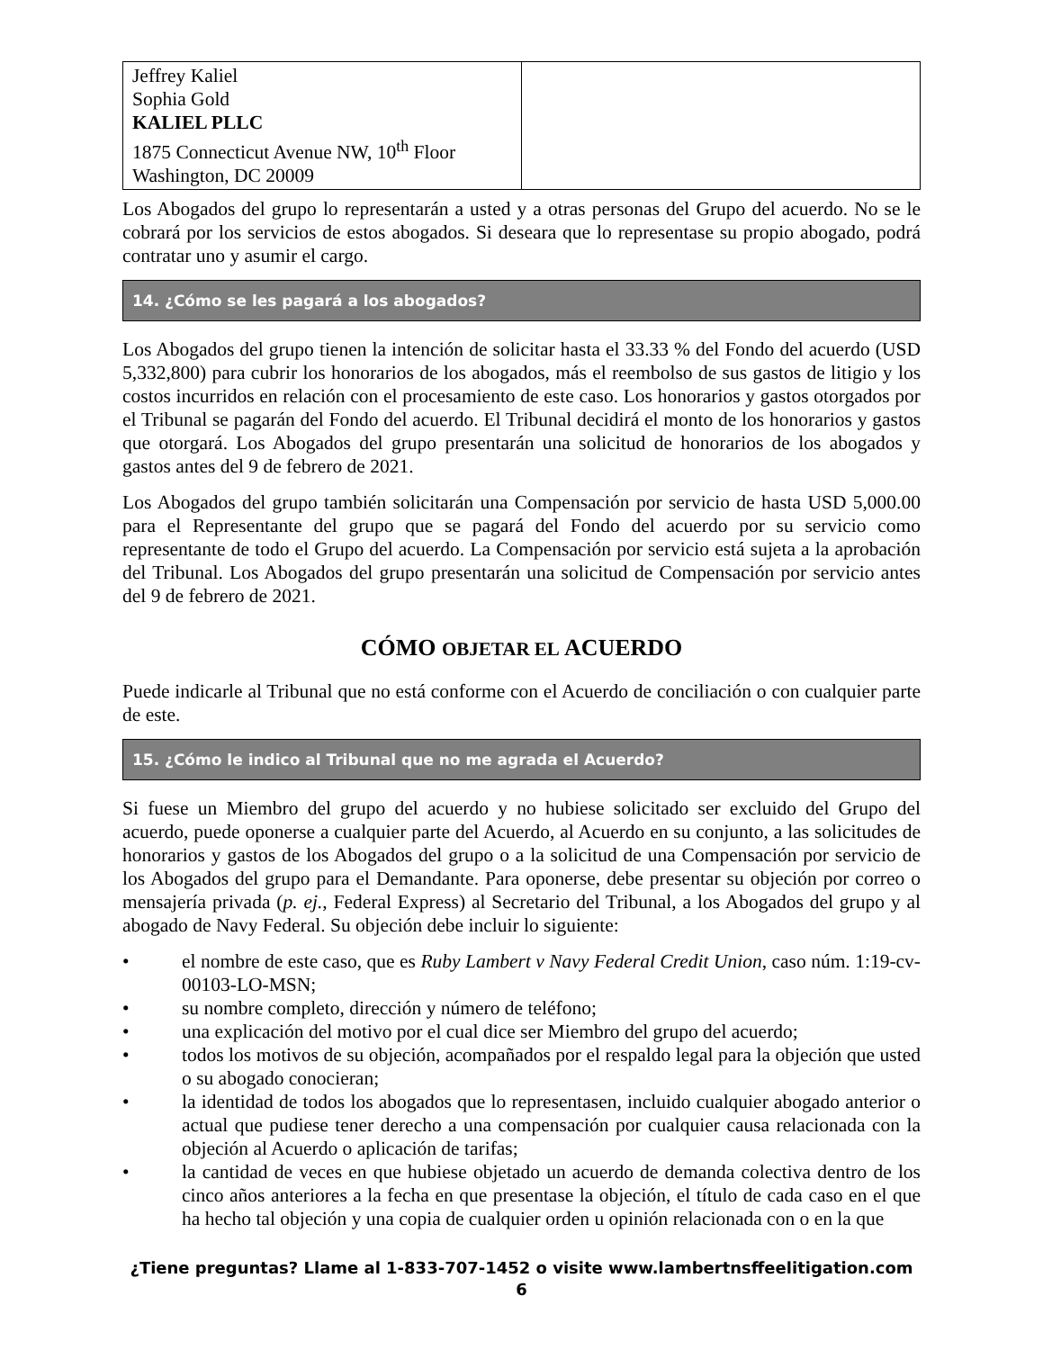| Jeffrey Kaliel Sophia Gold KALIEL PLLC 1875 Connecticut Avenue NW, 10<sup>th</sup> Floor Washington, DC 20009 | |
Los Abogados del grupo lo representarán a usted y a otras personas del Grupo del acuerdo. No se le cobrará por los servicios de estos abogados. Si deseara que lo representase su propio abogado, podrá contratar uno y asumir el cargo.
14. ¿Cómo se les pagará a los abogados?
Los Abogados del grupo tienen la intención de solicitar hasta el 33.33 % del Fondo del acuerdo (USD 5,332,800) para cubrir los honorarios de los abogados, más el reembolso de sus gastos de litigio y los costos incurridos en relación con el procesamiento de este caso. Los honorarios y gastos otorgados por el Tribunal se pagarán del Fondo del acuerdo. El Tribunal decidirá el monto de los honorarios y gastos que otorgará. Los Abogados del grupo presentarán una solicitud de honorarios de los abogados y gastos antes del 9 de febrero de 2021.
Los Abogados del grupo también solicitarán una Compensación por servicio de hasta USD 5,000.00 para el Representante del grupo que se pagará del Fondo del acuerdo por su servicio como representante de todo el Grupo del acuerdo. La Compensación por servicio está sujeta a la aprobación del Tribunal. Los Abogados del grupo presentarán una solicitud de Compensación por servicio antes del 9 de febrero de 2021.
CÓMO OBJETAR EL ACUERDO
Puede indicarle al Tribunal que no está conforme con el Acuerdo de conciliación o con cualquier parte de este.
15. ¿Cómo le indico al Tribunal que no me agrada el Acuerdo?
Si fuese un Miembro del grupo del acuerdo y no hubiese solicitado ser excluido del Grupo del acuerdo, puede oponerse a cualquier parte del Acuerdo, al Acuerdo en su conjunto, a las solicitudes de honorarios y gastos de los Abogados del grupo o a la solicitud de una Compensación por servicio de los Abogados del grupo para el Demandante. Para oponerse, debe presentar su objeción por correo o mensajería privada (p. ej., Federal Express) al Secretario del Tribunal, a los Abogados del grupo y al abogado de Navy Federal. Su objeción debe incluir lo siguiente:
• el nombre de este caso, que es Ruby Lambert v Navy Federal Credit Union, caso núm. 1:19-cv-00103-LO-MSN;
• su nombre completo, dirección y número de teléfono;
• una explicación del motivo por el cual dice ser Miembro del grupo del acuerdo;
• todos los motivos de su objeción, acompañados por el respaldo legal para la objeción que usted o su abogado conocieran;
• la identidad de todos los abogados que lo representasen, incluido cualquier abogado anterior o actual que pudiese tener derecho a una compensación por cualquier causa relacionada con la objeción al Acuerdo o aplicación de tarifas;
• la cantidad de veces en que hubiese objetado un acuerdo de demanda colectiva dentro de los cinco años anteriores a la fecha en que presentase la objeción, el título de cada caso en el que ha hecho tal objeción y una copia de cualquier orden u opinión relacionada con o en la que
¿Tiene preguntas? Llame al 1-833-707-1452 o visite www.lambertnsffeelitigation.com
6